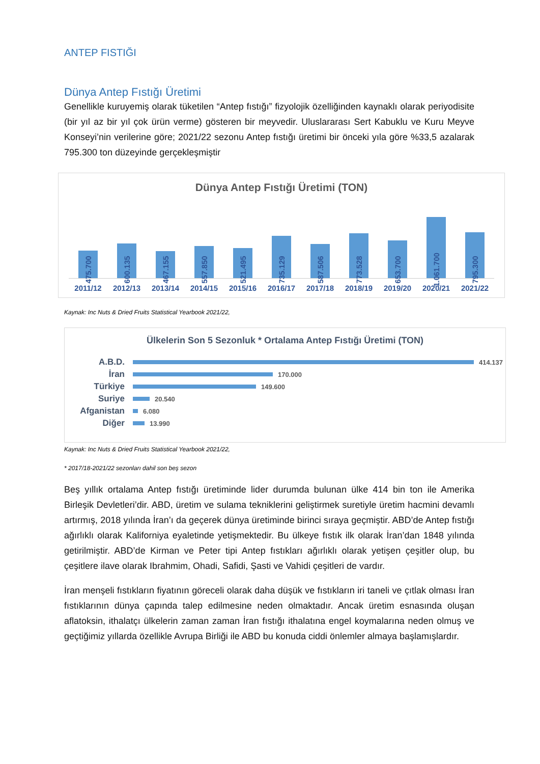ANTEP FISTIĞI
Dünya Antep Fıstığı Üretimi
Genellikle kuruyemiş olarak tüketilen “Antep fıstığı” fizyolojik özelliğinden kaynaklı olarak periyodisite (bir yıl az bir yıl çok ürün verme) gösteren bir meyvedir. Uluslararası Sert Kabuklu ve Kuru Meyve Konseyi’nin verilerine göre; 2021/22 sezonu Antep fıstığı üretimi bir önceki yıla göre %33,5 azalarak 795.300 ton düzeyinde gerçekleşmiştir
Dünya Antep Fıstığı Üretimi (TON)
475.700
600.135
467.155
557.850
521.495
735.129
587.506
773.528
653.700
1.061.700
795.300
2011/12 2012/13 2013/14 2014/15 2015/16 2016/17 2017/18 2018/19 2019/20 2020/21 2021/22
Kaynak: Inc Nuts & Dried Fruits Statistical Yearbook 2021/22,
Ülkelerin Son 5 Sezonluk * Ortalama Antep Fıstığı Üretimi (TON)
A.B.D.
414.137
İran
170.000
Türkiye
149.600
Suriye
20.540
Afganistan
6.080
Diğer
13.990
Kaynak: Inc Nuts & Dried Fruits Statistical Yearbook 2021/22,
* 2017/18-2021/22 sezonları dahil son beş sezon
Beş yıllık ortalama Antep fıstığı üretiminde lider durumda bulunan ülke 414 bin ton ile Amerika Birleşik Devletleri’dir. ABD, üretim ve sulama tekniklerini geliştirmek suretiyle üretim hacmini devamlı artırmış, 2018 yılında İran’ı da geçerek dünya üretiminde birinci sıraya geçmiştir. ABD’de Antep fıstığı ağırlıklı olarak Kaliforniya eyaletinde yetişmektedir. Bu ülkeye fıstık ilk olarak İran’dan 1848 yılında getirilmiştir. ABD’de Kirman ve Peter tipi Antep fıstıkları ağırlıklı olarak yetişen çeşitler olup, bu çeşitlere ilave olarak Ibrahmim, Ohadi, Safidi, Şasti ve Vahidi çeşitleri de vardır.
İran menşeli fıstıkların fiyatının göreceli olarak daha düşük ve fıstıkların iri taneli ve çıtlak olması İran fıstıklarının dünya çapında talep edilmesine neden olmaktadır. Ancak üretim esnasında oluşan aflatoksin, ithalatçı ülkelerin zaman zaman İran fıstığı ithalatına engel koymalarına neden olmuş ve geçtiğimiz yıllarda özellikle Avrupa Birliği ile ABD bu konuda ciddi önlemler almaya başlamışlardır.